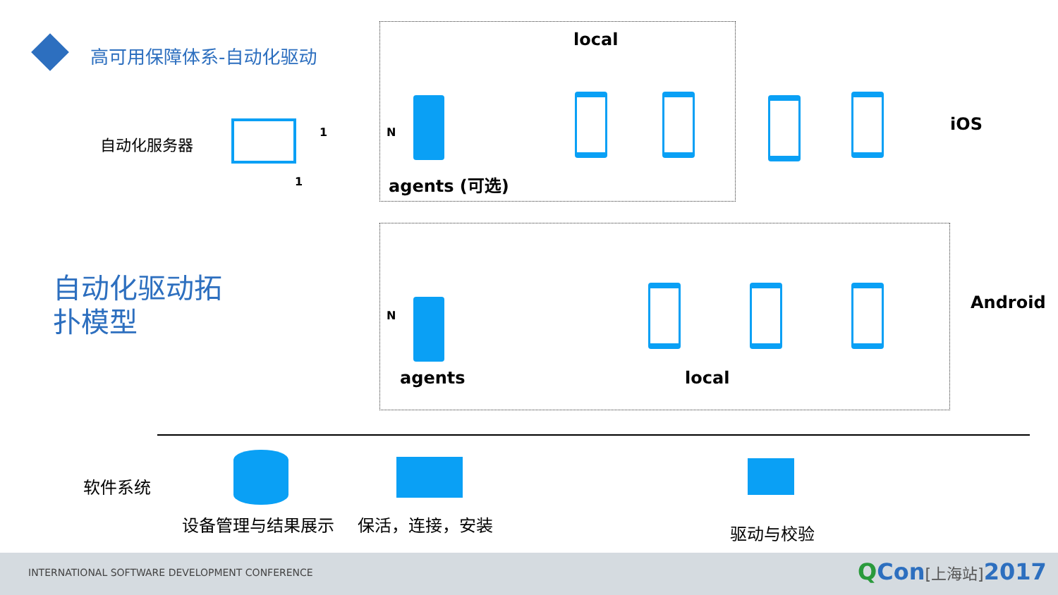高可用保障体系-自动化驱动
local
自动化服务器
1
1
N iOS
agents (可选)
自动化驱动拓扑模型
N
Android
agents local
软件系统
设备管理与结果展示 保活，连接，安装 驱动与校验
INTERNATIONAL SOFTWARE DEVELOPMENT CONFERENCE QCon[上海站] 2017